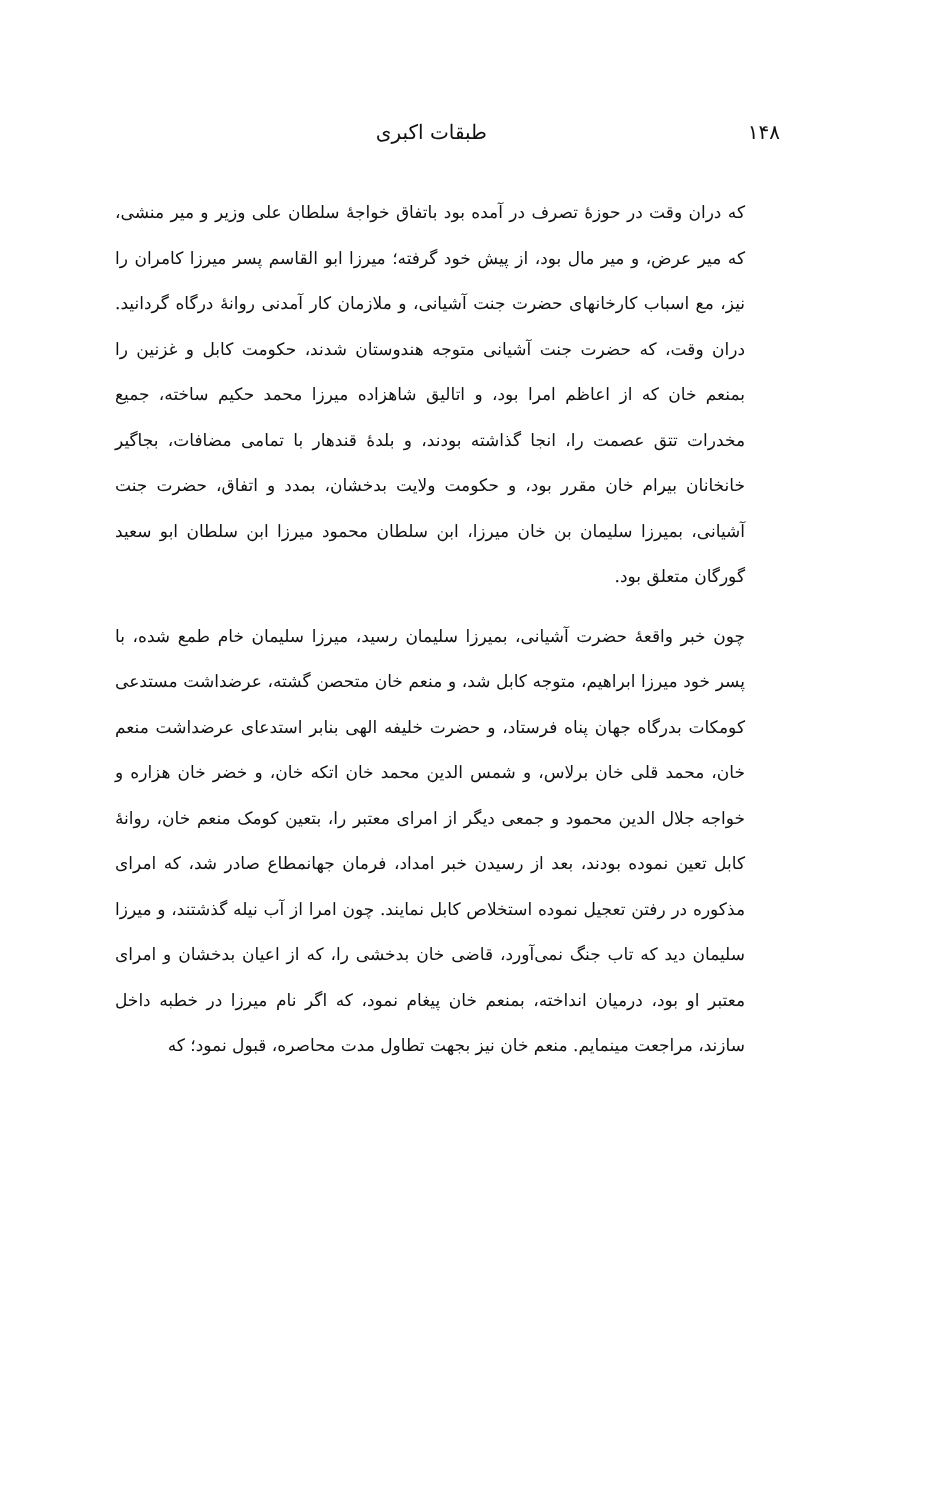۱۴۸ طبقات اکبری
که دران وقت در حوزهٔ تصرف در آمده بود باتفاق خواجهٔ سلطان علی وزیر و میر منشی، که میر عرض، و میر مال بود، از پیش خود گرفته؛ میرزا ابو القاسم پسر میرزا کامران را نیز، مع اسباب کارخانهای حضرت جنت آشیانی، و ملازمان کار آمدنی روانهٔ درگاه گردانید. دران وقت، که حضرت جنت آشیانی متوجه هندوستان شدند، حکومت کابل و غزنین را بمنعم خان که از اعاظم امرا بود، و اتالیق شاهزاده میرزا محمد حکیم ساخته، جمیع مخدرات تتق عصمت را، انجا گذاشته بودند، و بلدهٔ قندهار با تمامی مضافات، بجاگیر خانخانان بیرام خان مقرر بود، و حکومت ولایت بدخشان، بمدد و اتفاق، حضرت جنت آشیانی، بمیرزا سلیمان بن خان میرزا، ابن سلطان محمود میرزا ابن سلطان ابو سعید گورگان متعلق بود.
چون خبر واقعهٔ حضرت آشیانی، بمیرزا سلیمان رسید، میرزا سلیمان خام طمع شده، با پسر خود میرزا ابراهیم، متوجه کابل شد، و منعم خان متحصن گشته، عرضداشت مستدعی کومکات بدرگاه جهان پناه فرستاد، و حضرت خلیفه الهی بنابر استدعای عرضداشت منعم خان، محمد قلی خان برلاس، و شمس الدین محمد خان اتکه خان، و خضر خان هزاره و خواجه جلال الدین محمود و جمعی دیگر از امرای معتبر را، بتعین کومک منعم خان، روانهٔ کابل تعین نموده بودند، بعد از رسیدن خبر امداد، فرمان جهانمطاع صادر شد، که امرای مذکوره در رفتن تعجیل نموده استخلاص کابل نمایند. چون امرا از آب نیله گذشتند، و میرزا سلیمان دید که تاب جنگ نمی‌آورد، قاضی خان بدخشی را، که از اعیان بدخشان و امرای معتبر او بود، درمیان انداخته، بمنعم خان پیغام نمود، که اگر نام میرزا در خطبه داخل سازند، مراجعت مینمایم. منعم خان نیز بجهت تطاول مدت محاصره، قبول نمود؛ که